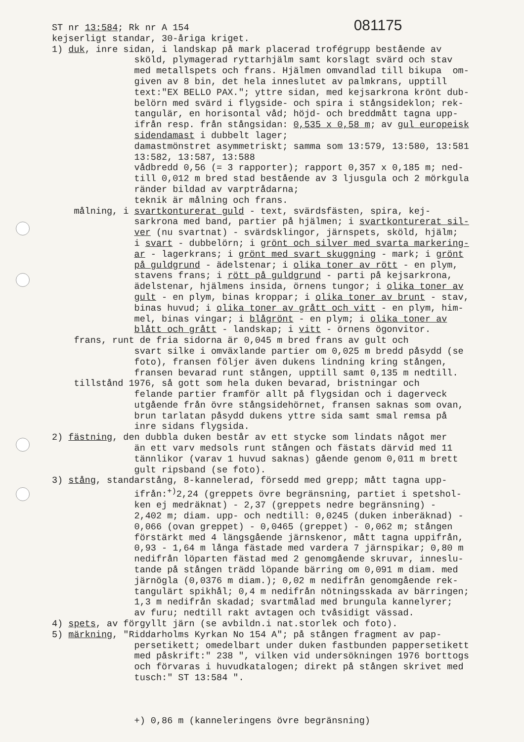ST nr 13:584; Rk nr A 154 081175 kejserligt standar, 30-åriga kriget. 1) duk, inre sidan, i landskap på mark placerad trofégrupp bestående av sköld, plymagerad ryttarhjälm samt korslagt svärd och stav med metallspets och frans. Hjälmen omvandlad till bikupa om- given av 8 bin, det hela inneslutet av palmkrans, upptill text:"EX BELLO PAX."; yttre sidan, med kejsarkrona krönt dub- belörn med svärd i flygside- och spira i stångsideklon; rek- tangulär, en horisontal våd; höjd- och breddmått tagna upp- ifrån resp. från stångsidan: 0,535 x 0,58 m; av gul europeisk sidendamast i dubbelt lager; damastmönstret asymmetriskt; samma som 13:579, 13:580, 13:581 13:582, 13:587, 13:588 vådbredd 0,56 (= 3 rapporter); rapport 0,357 x 0,185 m; ned- till 0,012 m bred stad bestående av 3 ljusgula och 2 mörkgula ränder bildad av varptrådarna; teknik är målning och frans. målning, i svartkonturerat guld - text, svärdsfästen, spira, kej- sarkrona med band, partier på hjälmen; i svartkonturerat sil- ver (nu svartnat) - svärdsklingor, järnspets, sköld, hjälm; i svart - dubbelörn; i grönt och silver med svarta markering- ar - lagerkrans; i grönt med svart skuggning - mark; i grönt på guldgrund - ädelstenar; i olika toner av rött - en plym, stavens frans; i rött på guldgrund - parti på kejsarkrona, ädelstenar, hjälmens insida, örnens tungor; i olika toner av gult - en plym, binas kroppar; i olika toner av brunt - stav, binas huvud; i olika toner av grått och vitt - en plym, him- mel, binas vingar; i blågrönt - en plym; i olika toner av blått och grått - landskap; i vitt - örnens ögonvitor. frans, runt de fria sidorna är 0,045 m bred frans av gult och svart silke i omväxlande partier om 0,025 m bredd påsydd (se foto), fransen följer även dukens lindning kring stången, fransen bevarad runt stången, upptill samt 0,135 m nedtill. tillstånd 1976, så gott som hela duken bevarad, bristningar och felande partier framför allt på flygsidan och i dagerveck utgående från övre stångsidehörnet, fransen saknas som ovan, brun tarlatan påsydd dukens yttre sida samt smal remsa på inre sidans flygsida. 2) fästning, den dubbla duken består av ett stycke som lindats något mer än ett varv medsols runt stången och fästats därvid med 11 tännlikor (varav 1 huvud saknas) gående genom 0,011 m brett gult ripsband (se foto). 3) stång, standarstång, 8-kannelerad, försedd med grepp; mått tagna upp- ifrån:<sup>+)</sup>2,24 (greppets övre begränsning, partiet i spetshol- ken ej medräknat) - 2,37 (greppets nedre begränsning) - 2,402 m; diam. upp- och nedtill: 0,0245 (duken inberäknad) - 0,066 (ovan greppet) - 0,0465 (greppet) - 0,062 m; stången förstärkt med 4 längsgående järnskenor, mått tagna uppifrån, 0,93 - 1,64 m långa fästade med vardera 7 järnspikar; 0,80 m nedifrån löparten fästad med 2 genomgående skruvar, inneslu- tande på stången trädd löpande bärring om 0,091 m diam. med järnögla (0,0376 m diam.); 0,02 m nedifrån genomgående rek- tangulärt spikhål; 0,4 m nedifrån nötningsskada av bärringen; 1,3 m nedifrån skadad; svartmålad med brungula kannelyrer; av furu; nedtill rakt avtagen och tvåsidigt vässad. 4) spets, av förgyllt järn (se avbildn.i nat.storlek och foto). 5) märkning, "Riddarholms Kyrkan No 154 A"; på stången fragment av pap- persetikett; omedelbart under duken fastbunden pappersetikett med påskrift:" 238 ", vilken vid undersökningen 1976 borttogs och förvaras i huvudkatalogen; direkt på stången skrivet med tusch:" ST 13:584 ". +) 0,86 m (kanneleringens övre begränsning)